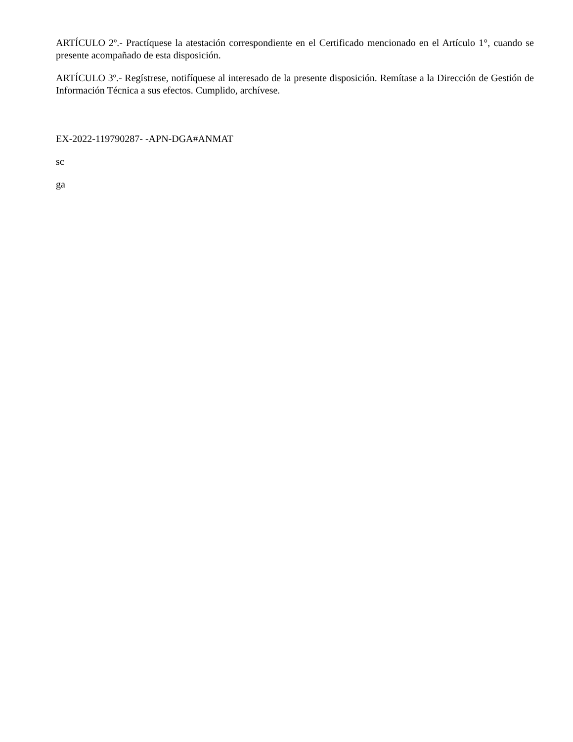ARTÍCULO 2º.- Practíquese la atestación correspondiente en el Certificado mencionado en el Artículo 1°, cuando se presente acompañado de esta disposición.
ARTÍCULO 3º.- Regístrese, notifíquese al interesado de la presente disposición. Remítase a la Dirección de Gestión de Información Técnica a sus efectos. Cumplido, archívese.
EX-2022-119790287- -APN-DGA#ANMAT
sc
ga